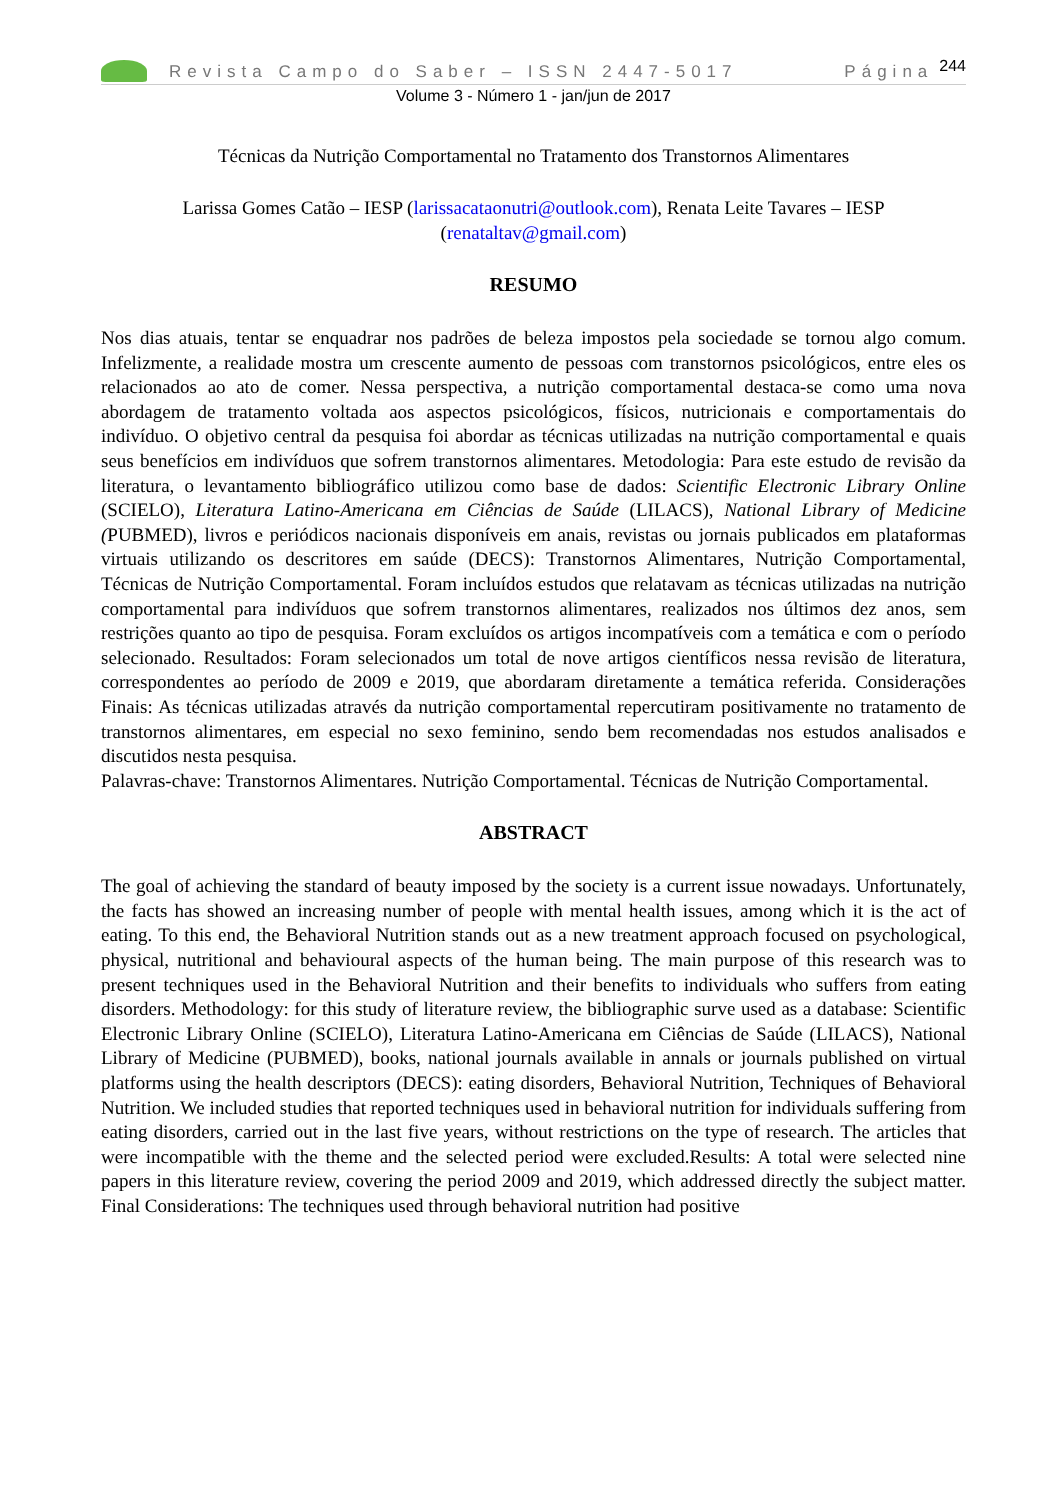Revista Campo do Saber – ISSN 2447-5017 Página 244
Volume 3 - Número 1 - jan/jun de 2017
Técnicas da Nutrição Comportamental no Tratamento dos Transtornos Alimentares
Larissa Gomes Catão – IESP (larissacataonutri@outlook.com), Renata Leite Tavares – IESP (renataltav@gmail.com)
RESUMO
Nos dias atuais, tentar se enquadrar nos padrões de beleza impostos pela sociedade se tornou algo comum. Infelizmente, a realidade mostra um crescente aumento de pessoas com transtornos psicológicos, entre eles os relacionados ao ato de comer. Nessa perspectiva, a nutrição comportamental destaca-se como uma nova abordagem de tratamento voltada aos aspectos psicológicos, físicos, nutricionais e comportamentais do indivíduo. O objetivo central da pesquisa foi abordar as técnicas utilizadas na nutrição comportamental e quais seus benefícios em indivíduos que sofrem transtornos alimentares. Metodologia: Para este estudo de revisão da literatura, o levantamento bibliográfico utilizou como base de dados: Scientific Electronic Library Online (SCIELO), Literatura Latino-Americana em Ciências de Saúde (LILACS), National Library of Medicine (PUBMED), livros e periódicos nacionais disponíveis em anais, revistas ou jornais publicados em plataformas virtuais utilizando os descritores em saúde (DECS): Transtornos Alimentares, Nutrição Comportamental, Técnicas de Nutrição Comportamental. Foram incluídos estudos que relatavam as técnicas utilizadas na nutrição comportamental para indivíduos que sofrem transtornos alimentares, realizados nos últimos dez anos, sem restrições quanto ao tipo de pesquisa. Foram excluídos os artigos incompatíveis com a temática e com o período selecionado. Resultados: Foram selecionados um total de nove artigos científicos nessa revisão de literatura, correspondentes ao período de 2009 e 2019, que abordaram diretamente a temática referida. Considerações Finais: As técnicas utilizadas através da nutrição comportamental repercutiram positivamente no tratamento de transtornos alimentares, em especial no sexo feminino, sendo bem recomendadas nos estudos analisados e discutidos nesta pesquisa.
Palavras-chave: Transtornos Alimentares. Nutrição Comportamental. Técnicas de Nutrição Comportamental.
ABSTRACT
The goal of achieving the standard of beauty imposed by the society is a current issue nowadays. Unfortunately, the facts has showed an increasing number of people with mental health issues, among which it is the act of eating. To this end, the Behavioral Nutrition stands out as a new treatment approach focused on psychological, physical, nutritional and behavioural aspects of the human being. The main purpose of this research was to present techniques used in the Behavioral Nutrition and their benefits to individuals who suffers from eating disorders. Methodology: for this study of literature review, the bibliographic surve used as a database: Scientific Electronic Library Online (SCIELO), Literatura Latino-Americana em Ciências de Saúde (LILACS), National Library of Medicine (PUBMED), books, national journals available in annals or journals published on virtual platforms using the health descriptors (DECS): eating disorders, Behavioral Nutrition, Techniques of Behavioral Nutrition. We included studies that reported techniques used in behavioral nutrition for individuals suffering from eating disorders, carried out in the last five years, without restrictions on the type of research. The articles that were incompatible with the theme and the selected period were excluded.Results: A total were selected nine papers in this literature review, covering the period 2009 and 2019, which addressed directly the subject matter. Final Considerations: The techniques used through behavioral nutrition had positive